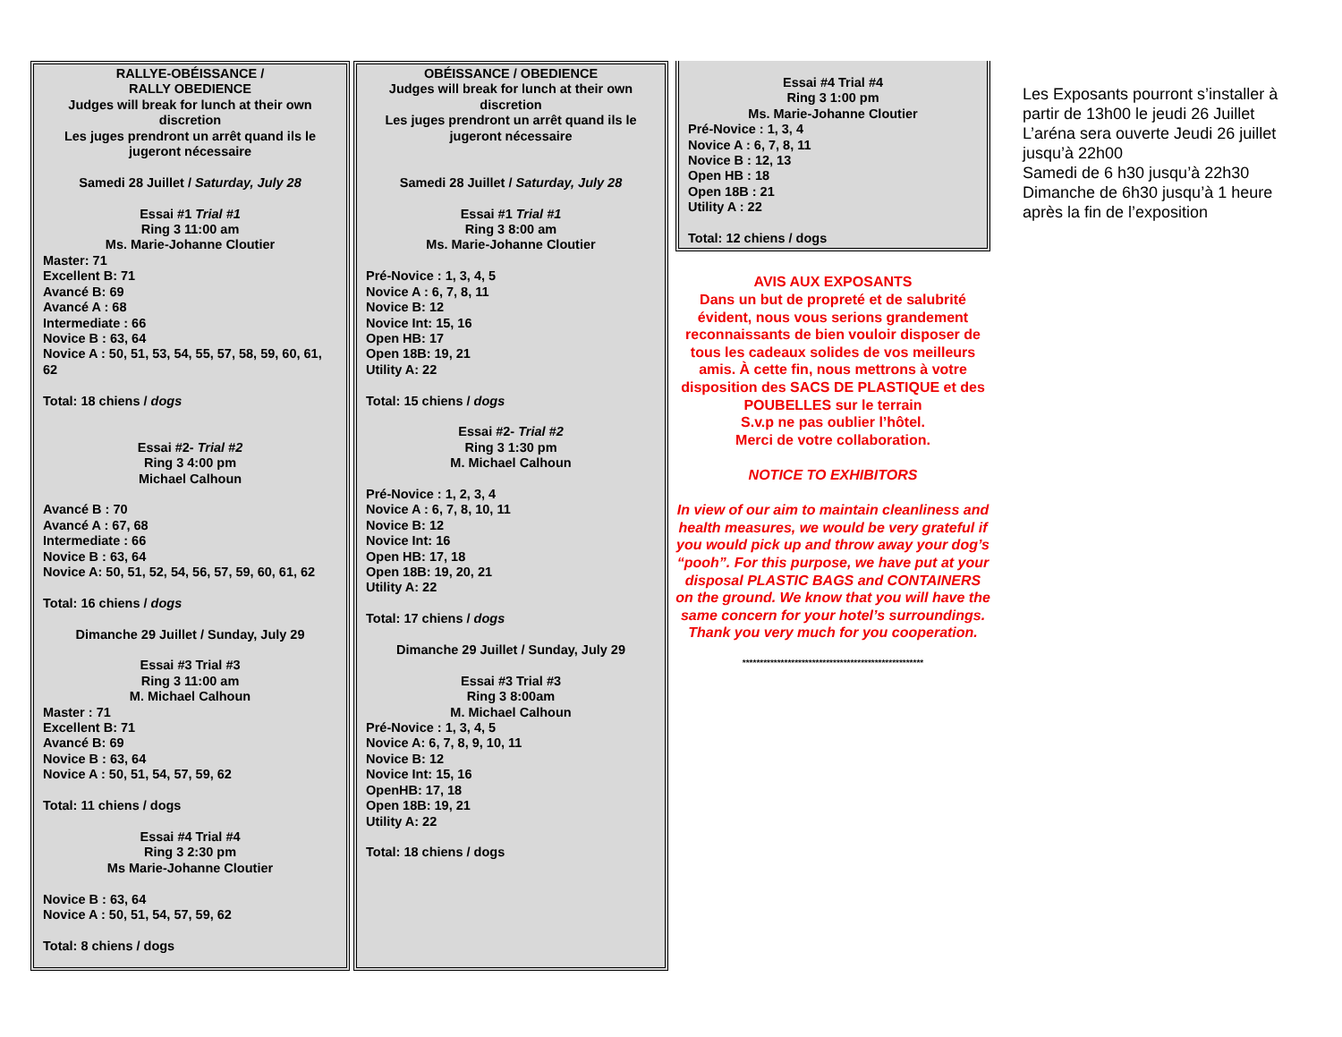RALLYE-OBÉISSANCE /
RALLY OBEDIENCE
Judges will break for lunch at their own discretion
Les juges prendront un arrêt quand ils le jugeront nécessaire
Samedi 28 Juillet / Saturday, July 28
Essai #1 Trial #1
Ring 3 11:00 am
Ms. Marie-Johanne Cloutier
Master: 71
Excellent B: 71
Avancé B: 69
Avancé A : 68
Intermediate : 66
Novice B : 63, 64
Novice A : 50, 51, 53, 54, 55, 57, 58, 59, 60, 61, 62
Total: 18 chiens / dogs
Essai #2- Trial #2
Ring 3 4:00 pm
Michael Calhoun
Avancé B : 70
Avancé A : 67, 68
Intermediate : 66
Novice B : 63, 64
Novice A: 50, 51, 52, 54, 56, 57, 59, 60, 61, 62
Total: 16 chiens / dogs
Dimanche 29 Juillet / Sunday, July 29
Essai #3 Trial #3
Ring 3 11:00 am
M. Michael Calhoun
Master : 71
Excellent B: 71
Avancé B: 69
Novice B : 63, 64
Novice A : 50, 51, 54, 57, 59, 62
Total: 11 chiens / dogs
Essai #4 Trial #4
Ring 3 2:30 pm
Ms Marie-Johanne Cloutier
Novice B : 63, 64
Novice A : 50, 51, 54, 57, 59, 62
Total: 8 chiens / dogs
OBÉISSANCE / OBEDIENCE
Judges will break for lunch at their own discretion
Les juges prendront un arrêt quand ils le jugeront nécessaire
Samedi 28 Juillet / Saturday, July 28
Essai #1 Trial #1
Ring 3 8:00 am
Ms. Marie-Johanne Cloutier
Pré-Novice : 1, 3, 4, 5
Novice A : 6, 7, 8, 11
Novice B: 12
Novice Int: 15, 16
Open HB: 17
Open 18B: 19, 21
Utility A: 22
Total: 15 chiens / dogs
Essai #2- Trial #2
Ring 3 1:30 pm
M. Michael Calhoun
Pré-Novice : 1, 2, 3, 4
Novice A : 6, 7, 8, 10, 11
Novice B: 12
Novice Int: 16
Open HB: 17, 18
Open 18B: 19, 20, 21
Utility A: 22
Total: 17 chiens / dogs
Dimanche 29 Juillet / Sunday, July 29
Essai #3 Trial #3
Ring 3 8:00am
M. Michael Calhoun
Pré-Novice : 1, 3, 4, 5
Novice A: 6, 7, 8, 9, 10, 11
Novice B: 12
Novice Int: 15, 16
OpenHB: 17, 18
Open 18B: 19, 21
Utility A: 22
Total: 18 chiens / dogs
Essai #4 Trial #4
Ring 3 1:00 pm
Ms. Marie-Johanne Cloutier
Pré-Novice : 1, 3, 4
Novice A : 6, 7, 8, 11
Novice B : 12, 13
Open HB : 18
Open 18B : 21
Utility A : 22
Total: 12 chiens / dogs
AVIS AUX EXPOSANTS
Dans un but de propreté et de salubrité évident, nous vous serions grandement reconnaissants de bien vouloir disposer de tous les cadeaux solides de vos meilleurs amis. À cette fin, nous mettrons à votre disposition des SACS DE PLASTIQUE et des POUBELLES sur le terrain
S.v.p ne pas oublier l’hôtel.
Merci de votre collaboration.
NOTICE TO EXHIBITORS
In view of our aim to maintain cleanliness and health measures, we would be very grateful if you would pick up and throw away your dog’s “pooh”. For this purpose, we have put at your disposal PLASTIC BAGS and CONTAINERS on the ground. We know that you will have the same concern for your hotel’s surroundings.
Thank you very much for you cooperation.
****************************************************
Les Exposants pourront s’installer à partir de 13h00 le jeudi 26 Juillet L’aréna sera ouverte Jeudi 26 juillet jusqu’à 22h00
Samedi de 6 h30 jusqu’à 22h30
Dimanche de 6h30 jusqu’à 1 heure après la fin de l’exposition